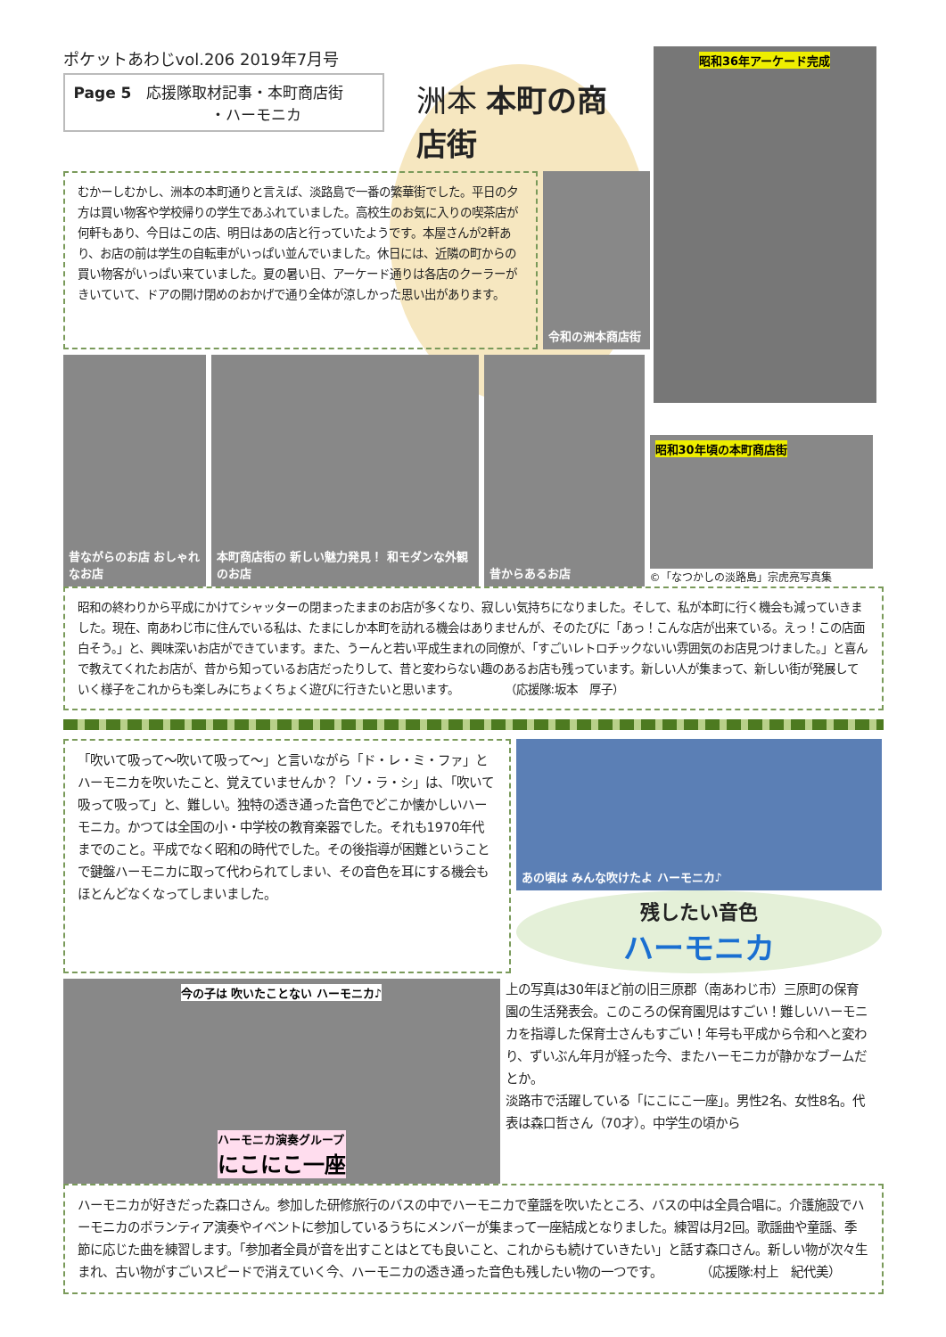ポケットあわじvol.206 2019年7月号
Page 5　応援隊取材記事・本町商店街
　　　　　　　　　・ハーモニカ
洲本 本町の商店街
昭和36年アーケード完成
むかーしむかし、洲本の本町通りと言えば、淡路島で一番の繁華街でした。平日の夕方は買い物客や学校帰りの学生であふれていました。高校生のお気に入りの喫茶店が何軒もあり、今日はこの店、明日はあの店と行っていたようです。本屋さんが2軒あり、お店の前は学生の自転車がいっぱい並んでいました。休日には、近隣の町からの買い物客がいっぱい来ていました。夏の暑い日、アーケード通りは各店のクーラーがきいていて、ドアの開け閉めのおかげで通り全体が涼しかった思い出があります。
令和の洲本商店街
昔ながらのお店 おしゃれなお店
本町商店街の 新しい魅力発見！ 和モダンな外観のお店
昔からあるお店
昭和30年頃の本町商店街
©「なつかしの淡路島」宗虎亮写真集
昭和の終わりから平成にかけてシャッターの閉まったままのお店が多くなり、寂しい気持ちになりました。そして、私が本町に行く機会も減っていきました。現在、南あわじ市に住んでいる私は、たまにしか本町を訪れる機会はありませんが、そのたびに「あっ！こんな店が出来ている。えっ！この店面白そう。」と、興味深いお店ができています。また、うーんと若い平成生まれの同僚が、「すごいレトロチックないい雰囲気のお店見つけました。」と喜んで教えてくれたお店が、昔から知っているお店だったりして、昔と変わらない趣のあるお店も残っています。新しい人が集まって、新しい街が発展していく様子をこれからも楽しみにちょくちょく遊びに行きたいと思います。　　　　　（応援隊:坂本　厚子）
「吹いて吸って～吹いて吸って～」と言いながら「ド・レ・ミ・ファ」とハーモニカを吹いたこと、覚えていませんか？「ソ・ラ・シ」は、「吹いて吸って吸って」と、難しい。独特の透き通った音色でどこか懐かしいハーモニカ。かつては全国の小・中学校の教育楽器でした。それも1970年代までのこと。平成でなく昭和の時代でした。その後指導が困難ということで鍵盤ハーモニカに取って代わられてしまい、その音色を耳にする機会もほとんどなくなってしまいました。
あの頃は みんな吹けたよ ハーモニカ♪
残したい音色
ハーモニカ
今の子は 吹いたことない ハーモニカ♪
ハーモニカ演奏グループ
にこにこ一座
上の写真は30年ほど前の旧三原郡（南あわじ市）三原町の保育園の生活発表会。このころの保育園児はすごい！難しいハーモニカを指導した保育士さんもすごい！年号も平成から令和へと変わり、ずいぶん年月が経った今、またハーモニカが静かなブームだとか。
淡路市で活躍している「にこにこ一座」。男性2名、女性8名。代表は森口哲さん（70才）。中学生の頃から
ハーモニカが好きだった森口さん。参加した研修旅行のバスの中でハーモニカで童謡を吹いたところ、バスの中は全員合唱に。介護施設でハーモニカのボランティア演奏やイベントに参加しているうちにメンバーが集まって一座結成となりました。練習は月2回。歌謡曲や童謡、季節に応じた曲を練習します。「参加者全員が音を出すことはとても良いこと、これからも続けていきたい」と話す森口さん。新しい物が次々生まれ、古い物がすごいスピードで消えていく今、ハーモニカの透き通った音色も残したい物の一つです。　　　　（応援隊:村上　紀代美）